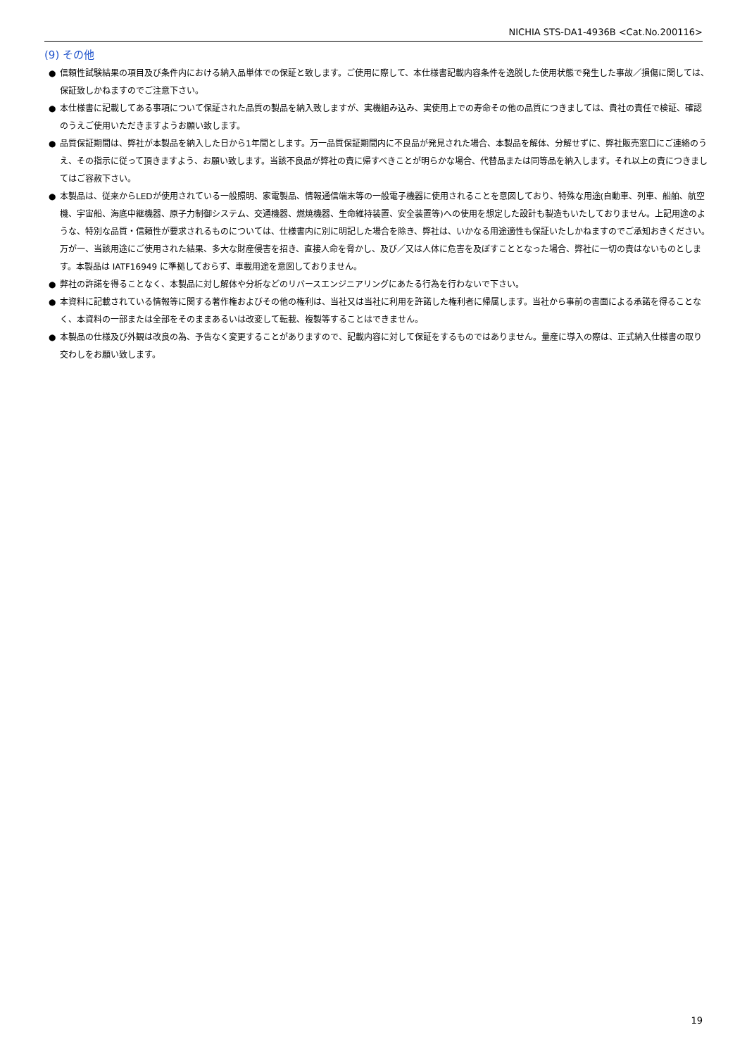NICHIA STS-DA1-4936B <Cat.No.200116>
(9) その他
● 信頼性試験結果の項目及び条件内における納入品単体での保証と致します。ご使用に際して、本仕様書記載内容条件を逸脱した使用状態で発生した事故／損傷に関しては、保証致しかねますのでご注意下さい。
● 本仕様書に記載してある事項について保証された品質の製品を納入致しますが、実機組み込み、実使用上での寿命その他の品質につきましては、貴社の責任で検証、確認のうえご使用いただきますようお願い致します。
● 品質保証期間は、弊社が本製品を納入した日から1年間とします。万一品質保証期間内に不良品が発見された場合、本製品を解体、分解せずに、弊社販売窓口にご連絡のうえ、その指示に従って頂きますよう、お願い致します。当該不良品が弊社の責に帰すべきことが明らかな場合、代替品または同等品を納入します。それ以上の責につきましてはご容赦下さい。
● 本製品は、従来からLEDが使用されている一般照明、家電製品、情報通信端末等の一般電子機器に使用されることを意図しており、特殊な用途(自動車、列車、船舶、航空機、宇宙船、海底中継機器、原子力制御システム、交通機器、燃焼機器、生命維持装置、安全装置等)への使用を想定した設計も製造もいたしておりません。上記用途のような、特別な品質・信頼性が要求されるものについては、仕様書内に別に明記した場合を除き、弊社は、いかなる用途適性も保証いたしかねますのでご承知おきください。万が一、当該用途にご使用された結果、多大な財産侵害を招き、直接人命を脅かし、及び／又は人体に危害を及ぼすこととなった場合、弊社に一切の責はないものとします。本製品は IATF16949 に準拠しておらず、車載用途を意図しておりません。
● 弊社の許諾を得ることなく、本製品に対し解体や分析などのリバースエンジニアリングにあたる行為を行わないで下さい。
● 本資料に記載されている情報等に関する著作権およびその他の権利は、当社又は当社に利用を許諾した権利者に帰属します。当社から事前の書面による承諾を得ることなく、本資料の一部または全部をそのままあるいは改変して転載、複製等することはできません。
● 本製品の仕様及び外観は改良の為、予告なく変更することがありますので、記載内容に対して保証をするものではありません。量産に導入の際は、正式納入仕様書の取り交わしをお願い致します。
19